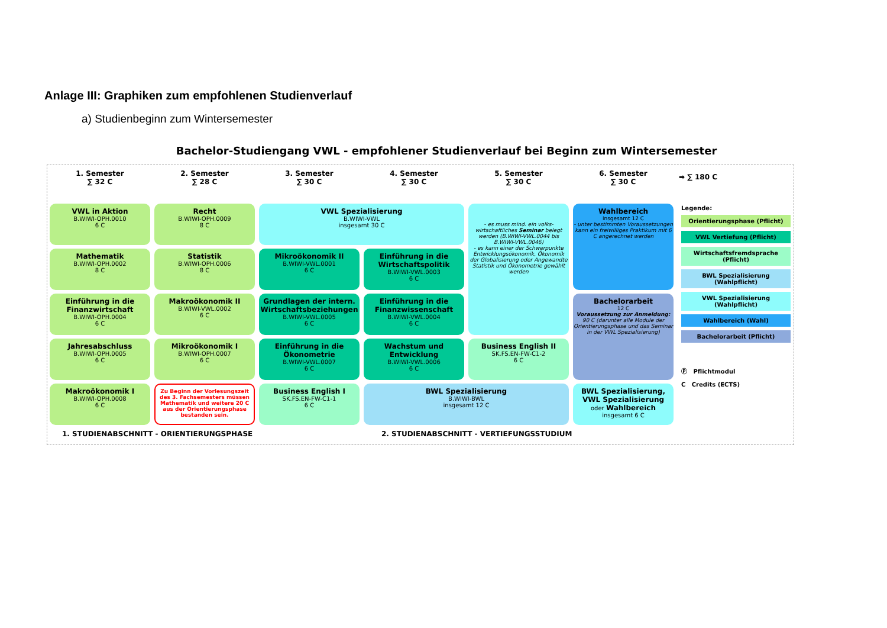Anlage III: Graphiken zum empfohlenen Studienverlauf
a) Studienbeginn zum Wintersemester
Bachelor-Studiengang VWL - empfohlener Studienverlauf bei Beginn zum Wintersemester
1. Semester
∑ 32 C
2. Semester
∑ 28 C
3. Semester
∑ 30 C
4. Semester
∑ 30 C
5. Semester
∑ 30 C
6. Semester
∑ 30 C
VWL in Aktion
B.WIWI-OPH.0010
6 C
Recht
B.WIWI-OPH.0009
8 C
VWL Spezialisierung
B.WIWI-VWL
insgesamt 30 C
- es muss mind. ein volks-wirtschaftliches Seminar belegt werden (B.WIWI-VWL.0044 bis B.WIWI-VWL.0046)
- es kann einer der Schwerpunkte Entwicklungsökonomik, Ökonomik der Globalisierung oder Angewandte Statistik und Ökonometrie gewählt werden
Wahlbereich
insgesamt 12 C
- unter bestimmten Voraussetzungen kann ein freiwilliges Praktikum mit 6 C angerechnet werden
Mathematik
B.WIWI-OPH.0002
8 C
Statistik
B.WIWI-OPH.0006
8 C
Mikroökonomik II
B.WIWI-VWL.0001
6 C
Einführung in die Wirtschaftspolitik
B.WIWI-VWL.0003
6 C
Einführung in die Finanzwirtschaft
B.WIWI-OPH.0004
6 C
Makroökonomik II
B.WIWI-VWL.0002
6 C
Grundlagen der intern. Wirtschaftsbeziehungen
B.WIWI-VWL.0005
6 C
Einführung in die Finanzwissenschaft
B.WIWI-VWL.0004
6 C
Bachelorarbeit
12 C
Voraussetzung zur Anmeldung:
90 C (darunter alle Module der Orientierungsphase und das Seminar in der VWL Spezialisierung)
Jahresabschluss
B.WIWI-OPH.0005
6 C
Mikroökonomik I
B.WIWI-OPH.0007
6 C
Einführung in die Ökonometrie
B.WIWI-VWL.0007
6 C
Wachstum und Entwicklung
B.WIWI-VWL.0006
6 C
Business English II
SK.FS.EN-FW-C1-2
6 C
Makroökonomik I
B.WIWI-OPH.0008
6 C
Zu Beginn der Vorlesungszeit des 3. Fachsemesters müssen Mathematik und weitere 20 C aus der Orientierungsphase bestanden sein.
Business English I
SK.FS.EN-FW-C1-1
6 C
BWL Spezialisierung
B.WIWI-BWL
insgesamt 12 C
BWL Spezialisierung, VWL Spezialisierung
oder Wahlbereich
insgesamt 6 C
➡ ∑ 180 C
Legende:
Orientierungsphase (Pflicht)
VWL Vertiefung (Pflicht)
Wirtschaftsfremdsprache (Pflicht)
BWL Spezialisierung (Wahlpflicht)
VWL Spezialisierung (Wahlpflicht)
Wahlbereich (Wahl)
Bachelorarbeit (Pflicht)
Ⓟ Pflichtmodul
C Credits (ECTS)
1. STUDIENABSCHNITT - ORIENTIERUNGSPHASE
2. STUDIENABSCHNITT - VERTIEFUNGSSTUDIUM